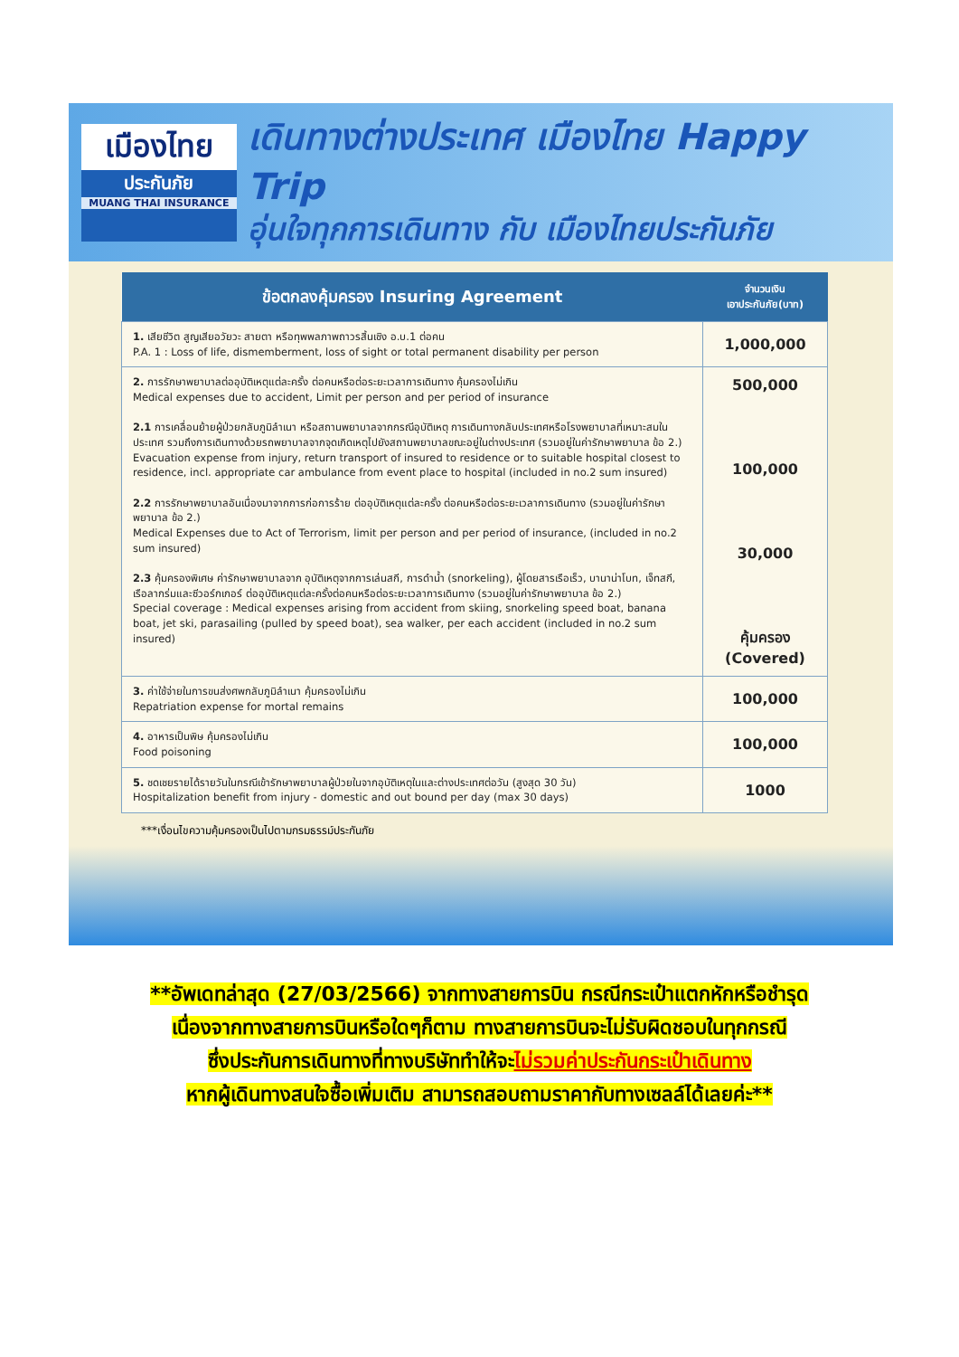เมืองไทย
ประกันภัย
MUANG THAI INSURANCE
เดินทางต่างประเทศ เมืองไทย Happy Trip
อุ่นใจทุกการเดินทาง กับ เมืองไทยประกันภัย
| ข้อตกลงคุ้มครอง Insuring Agreement | จำนวนเงิน เอาประกันภัย(บาท) |
| --- | --- |
| 1. เสียชีวิต สูญเสียอวัยวะ สายตา หรือทุพพลภาพถาวรสิ้นเชิง อ.บ.1 ต่อคน P.A. 1 : Loss of life, dismemberment, loss of sight or total permanent disability per person | 1,000,000 |
| 2. การรักษาพยาบาลต่ออุบัติเหตุแต่ละครั้ง ต่อคนหรือต่อระยะเวลาการเดินทาง คุ้มครองไม่เกิน Medical expenses due to accident, Limit per person and per period of insurance 2.1 การเคลื่อนย้ายผู้ป่วยกลับภูมิลำเนา หรือสถานพยาบาลจากกรณีอุบัติเหตุ การเดินทางกลับประเทศหรือโรงพยาบาลที่เหมาะสมในประเทศ รวมถึงการเดินทางด้วยรถพยาบาลจากจุดเกิดเหตุไปยังสถานพยาบาลขณะอยู่ในต่างประเทศ (รวมอยู่ในค่ารักษาพยาบาล ข้อ 2.) Evacuation expense from injury, return transport of insured to residence or to suitable hospital closest to residence, incl. appropriate car ambulance from event place to hospital (included in no.2 sum insured) 2.2 การรักษาพยาบาลอันเนื่องมาจากการก่อการร้าย ต่ออุบัติเหตุแต่ละครั้ง ต่อคนหรือต่อระยะเวลาการเดินทาง (รวมอยู่ในค่ารักษาพยาบาล ข้อ 2.) Medical Expenses due to Act of Terrorism, limit per person and per period of insurance, (included in no.2 sum insured) 2.3 คุ้มครองพิเศษ ค่ารักษาพยาบาลจาก อุบัติเหตุจากการเล่นสกี, การดำน้ำ (snorkeling), ผู้โดยสารเรือเร็ว, บานาน่าโบท, เจ็ทสกี, เรือลากร่มและซีวอร์กเกอร์ ต่ออุบัติเหตุแต่ละครั้งต่อคนหรือต่อระยะเวลาการเดินทาง (รวมอยู่ในค่ารักษาพยาบาล ข้อ 2.) Special coverage : Medical expenses arising from accident from skiing, snorkeling speed boat, banana boat, jet ski, parasailing (pulled by speed boat), sea walker, per each accident (included in no.2 sum insured) | 500,000 100,000 30,000 คุ้มครอง (Covered) |
| 3. ค่าใช้จ่ายในการขนส่งศพกลับภูมิลำเนา คุ้มครองไม่เกิน Repatriation expense for mortal remains | 100,000 |
| 4. อาหารเป็นพิษ คุ้มครองไม่เกิน Food poisoning | 100,000 |
| 5. ชดเชยรายได้รายวันในกรณีเข้ารักษาพยาบาลผู้ป่วยในจากอุบัติเหตุในและต่างประเทศต่อวัน (สูงสุด 30 วัน) Hospitalization benefit from injury - domestic and out bound per day (max 30 days) | 1000 |
***เงื่อนไขความคุ้มครองเป็นไปตามกรมธรรม์ประกันภัย
**อัพเดทล่าสุด (27/03/2566) จากทางสายการบิน กรณีกระเป๋าแตกหักหรือชำรุด
เนื่องจากทางสายการบินหรือใดๆก็ตาม ทางสายการบินจะไม่รับผิดชอบในทุกกรณี
ซึ่งประกันการเดินทางที่ทางบริษัททำให้จะไม่รวมค่าประกันกระเป๋าเดินทาง
หากผู้เดินทางสนใจซื้อเพิ่มเติม สามารถสอบถามราคากับทางเซลล์ได้เลยค่ะ**